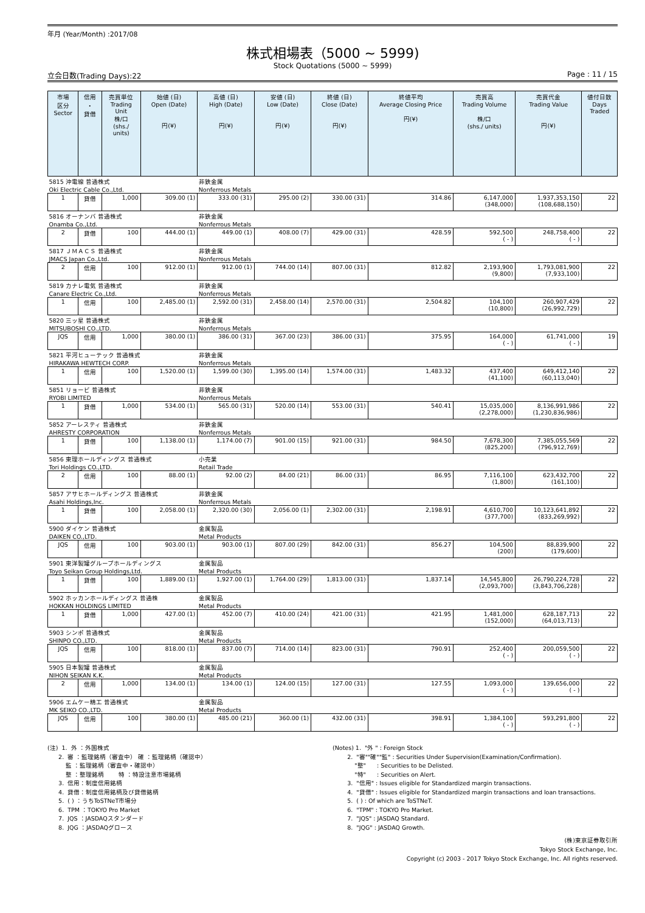年月 (Year/Month) :2017/08
株式相場表（5000 ~ 5999)
Stock Quotations (5000 ~ 5999)
立会日数(Trading Days):22 Page : 11 / 15
| 市場 区分 Sector | 信用 ・ 貸借 | 売買単位 Trading Unit 株/口 (shs./ units) | 始値 (日) Open (Date) 円(¥) | 高値 (日) High (Date) 円(¥) | 安値 (日) Low (Date) 円(¥) | 終値 (日) Close (Date) 円(¥) | 終値平均 Average Closing Price 円(¥) | 売買高 Trading Volume 株/口 (shs./ units) | 売買代金 Trading Value 円(¥) | 値付日数 Days Traded |
| --- | --- | --- | --- | --- | --- | --- | --- | --- | --- | --- |
| 5815 沖電線 普通株式 | | | | 非鉄金属 | | | | | | |
| Oki Electric Cable Co.,Ltd. | | | | Nonferrous Metals | | | | | | |
| 1 | 貸借 | 1,000 | 309.00 (1) | 333.00 (31) | 295.00 (2) | 330.00 (31) | 314.86 | 6,147,000 (348,000) | 1,937,353,150 (108,688,150) | 22 |
| 5816 オーナンバ 普通株式 | | | | 非鉄金属 | | | | | | |
| Onamba Co.,Ltd. | | | | Nonferrous Metals | | | | | | |
| 2 | 貸借 | 100 | 444.00 (1) | 449.00 (1) | 408.00 (7) | 429.00 (31) | 428.59 | 592,500 ( - ) | 248,758,400 ( - ) | 22 |
| 5817 ＪＭＡＣＳ 普通株式 | | | | 非鉄金属 | | | | | | |
| JMACS Japan Co.,Ltd. | | | | Nonferrous Metals | | | | | | |
| 2 | 信用 | 100 | 912.00 (1) | 912.00 (1) | 744.00 (14) | 807.00 (31) | 812.82 | 2,193,900 (9,800) | 1,793,081,900 (7,933,100) | 22 |
| 5819 カナレ電気 普通株式 | | | | 非鉄金属 | | | | | | |
| Canare Electric Co.,Ltd. | | | | Nonferrous Metals | | | | | | |
| 1 | 信用 | 100 | 2,485.00 (1) | 2,592.00 (31) | 2,458.00 (14) | 2,570.00 (31) | 2,504.82 | 104,100 (10,800) | 260,907,429 (26,992,729) | 22 |
| 5820 三ッ星 普通株式 | | | | 非鉄金属 | | | | | | |
| MITSUBOSHI CO.,LTD. | | | | Nonferrous Metals | | | | | | |
| JQS | 信用 | 1,000 | 380.00 (1) | 386.00 (31) | 367.00 (23) | 386.00 (31) | 375.95 | 164,000 ( - ) | 61,741,000 ( - ) | 19 |
| 5821 平河ヒューテック 普通株式 | | | | 非鉄金属 | | | | | | |
| HIRAKAWA HEWTECH CORP. | | | | Nonferrous Metals | | | | | | |
| 1 | 信用 | 100 | 1,520.00 (1) | 1,599.00 (30) | 1,395.00 (14) | 1,574.00 (31) | 1,483.32 | 437,400 (41,100) | 649,412,140 (60,113,040) | 22 |
| 5851 リョービ 普通株式 | | | | 非鉄金属 | | | | | | |
| RYOBI LIMITED | | | | Nonferrous Metals | | | | | | |
| 1 | 貸借 | 1,000 | 534.00 (1) | 565.00 (31) | 520.00 (14) | 553.00 (31) | 540.41 | 15,035,000 (2,278,000) | 8,136,991,986 (1,230,836,986) | 22 |
| 5852 アーレスティ 普通株式 | | | | 非鉄金属 | | | | | | |
| AHRESTY CORPORATION | | | | Nonferrous Metals | | | | | | |
| 1 | 貸借 | 100 | 1,138.00 (1) | 1,174.00 (7) | 901.00 (15) | 921.00 (31) | 984.50 | 7,678,300 (825,200) | 7,385,055,569 (796,912,769) | 22 |
| 5856 東理ホールディングス 普通株式 | | | | 小売業 | | | | | | |
| Tori Holdings CO.,LTD. | | | | Retail Trade | | | | | | |
| 2 | 信用 | 100 | 88.00 (1) | 92.00 (2) | 84.00 (21) | 86.00 (31) | 86.95 | 7,116,100 (1,800) | 623,432,700 (161,100) | 22 |
| 5857 アサヒホールディングス 普通株式 | | | | 非鉄金属 | | | | | | |
| Asahi Holdings,Inc. | | | | Nonferrous Metals | | | | | | |
| 1 | 貸借 | 100 | 2,058.00 (1) | 2,320.00 (30) | 2,056.00 (1) | 2,302.00 (31) | 2,198.91 | 4,610,700 (377,700) | 10,123,641,892 (833,269,992) | 22 |
| 5900 ダイケン 普通株式 | | | | 金属製品 | | | | | | |
| DAIKEN CO.,LTD. | | | | Metal Products | | | | | | |
| JQS | 信用 | 100 | 903.00 (1) | 903.00 (1) | 807.00 (29) | 842.00 (31) | 856.27 | 104,500 (200) | 88,839,900 (179,600) | 22 |
| 5901 東洋製罐グループホールディングス | | | | 金属製品 | | | | | | |
| Toyo Seikan Group Holdings,Ltd. | | | | Metal Products | | | | | | |
| 1 | 貸借 | 100 | 1,889.00 (1) | 1,927.00 (1) | 1,764.00 (29) | 1,813.00 (31) | 1,837.14 | 14,545,800 (2,093,700) | 26,790,224,728 (3,843,706,228) | 22 |
| 5902 ホッカンホールディングス 普通株 | | | | 金属製品 | | | | | | |
| HOKKAN HOLDINGS LIMITED | | | | Metal Products | | | | | | |
| 1 | 貸借 | 1,000 | 427.00 (1) | 452.00 (7) | 410.00 (24) | 421.00 (31) | 421.95 | 1,481,000 (152,000) | 628,187,713 (64,013,713) | 22 |
| 5903 シンポ 普通株式 | | | | 金属製品 | | | | | | |
| SHINPO CO.,LTD. | | | | Metal Products | | | | | | |
| JQS | 信用 | 100 | 818.00 (1) | 837.00 (7) | 714.00 (14) | 823.00 (31) | 790.91 | 252,400 ( - ) | 200,059,500 ( - ) | 22 |
| 5905 日本製罐 普通株式 | | | | 金属製品 | | | | | | |
| NIHON SEIKAN K.K. | | | | Metal Products | | | | | | |
| 2 | 信用 | 1,000 | 134.00 (1) | 134.00 (1) | 124.00 (15) | 127.00 (31) | 127.55 | 1,093,000 ( - ) | 139,656,000 ( - ) | 22 |
| 5906 エムケー精工 普通株式 | | | | 金属製品 | | | | | | |
| MK SEIKO CO.,LTD. | | | | Metal Products | | | | | | |
| JQS | 信用 | 100 | 380.00 (1) | 485.00 (21) | 360.00 (1) | 432.00 (31) | 398.91 | 1,384,100 ( - ) | 593,291,800 ( - ) | 22 |
(注) 1. 外 ：外国株式 2. 審 ：監理銘柄（審査中） 確 ：監理銘柄（確認中） 監 ：監理銘柄（審査中・確認中） 整 ：整理銘柄 特 ：特設注意市場銘柄 3. 信用：制度信用銘柄 4. 貸借：制度信用銘柄及び貸借銘柄 5. ( ) ：うちToSTNeT市場分 6. TPM ：TOKYO Pro Market 7. JQS ：JASDAQスタンダード 8. JQG ：JASDAQグロース
(Notes) 1. "外 " : Foreign Stock 2. "審""確""監" : Securities Under Supervision(Examination/Confirmation). "整" : Securities to be Delisted. "特" : Securities on Alert. 3. "信用" : Issues eligible for Standardized margin transactions. 4. "貸借" : Issues eligible for Standardized margin transactions and loan transactions. 5. ( ) : Of which are ToSTNeT. 6. "TPM" : TOKYO Pro Market. 7. "JQS" : JASDAQ Standard. 8. "JQG" : JASDAQ Growth.
(株)東京証券取引所
Tokyo Stock Exchange, Inc.
Copyright (c) 2003 - 2017 Tokyo Stock Exchange, Inc. All rights reserved.